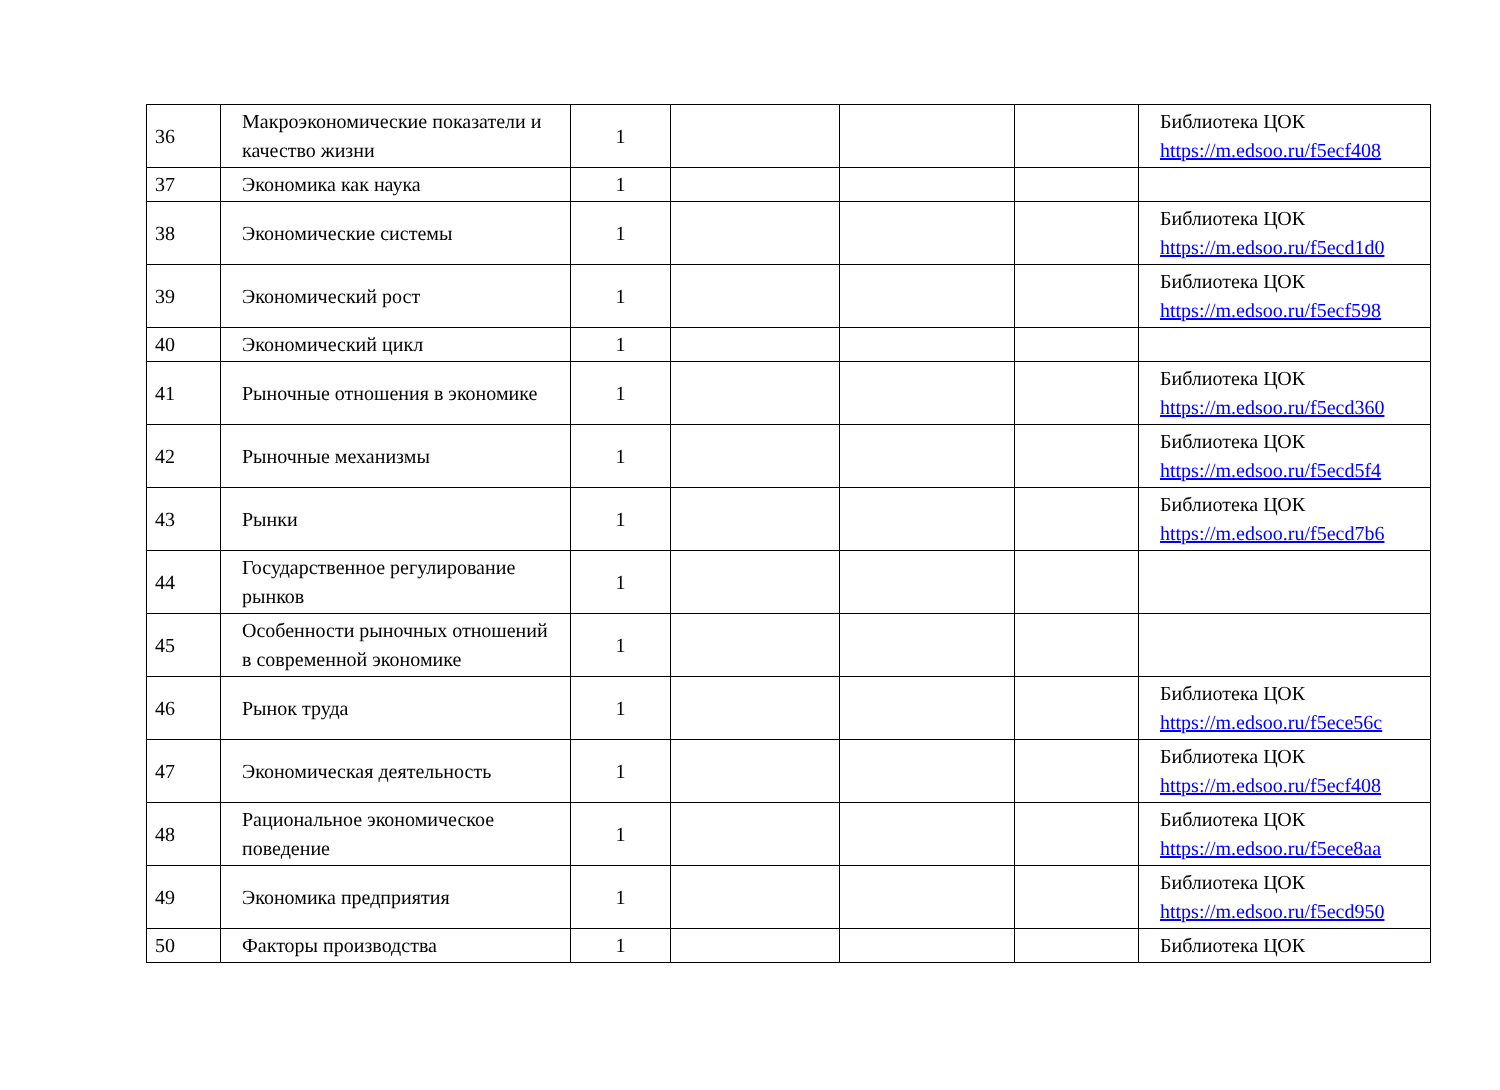| 36 | Макроэкономические показатели и качество жизни | 1 | | | | Библиотека ЦОК https://m.edsoo.ru/f5ecf408 |
| 37 | Экономика как наука | 1 | | | | |
| 38 | Экономические системы | 1 | | | | Библиотека ЦОК https://m.edsoo.ru/f5ecd1d0 |
| 39 | Экономический рост | 1 | | | | Библиотека ЦОК https://m.edsoo.ru/f5ecf598 |
| 40 | Экономический цикл | 1 | | | | |
| 41 | Рыночные отношения в экономике | 1 | | | | Библиотека ЦОК https://m.edsoo.ru/f5ecd360 |
| 42 | Рыночные механизмы | 1 | | | | Библиотека ЦОК https://m.edsoo.ru/f5ecd5f4 |
| 43 | Рынки | 1 | | | | Библиотека ЦОК https://m.edsoo.ru/f5ecd7b6 |
| 44 | Государственное регулирование рынков | 1 | | | | |
| 45 | Особенности рыночных отношений в современной экономике | 1 | | | | |
| 46 | Рынок труда | 1 | | | | Библиотека ЦОК https://m.edsoo.ru/f5ece56c |
| 47 | Экономическая деятельность | 1 | | | | Библиотека ЦОК https://m.edsoo.ru/f5ecf408 |
| 48 | Рациональное экономическое поведение | 1 | | | | Библиотека ЦОК https://m.edsoo.ru/f5ece8aa |
| 49 | Экономика предприятия | 1 | | | | Библиотека ЦОК https://m.edsoo.ru/f5ecd950 |
| 50 | Факторы производства | 1 | | | | Библиотека ЦОК |